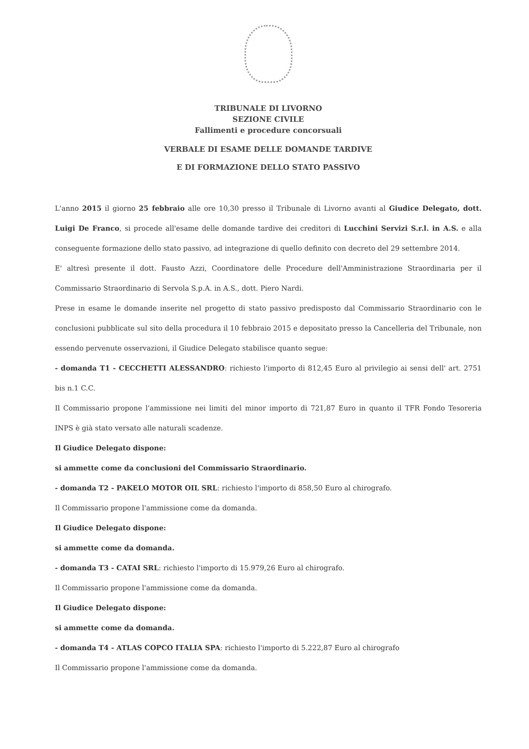TRIBUNALE DI LIVORNO
SEZIONE CIVILE
Fallimenti e procedure concorsuali
VERBALE DI ESAME DELLE DOMANDE TARDIVE
E DI FORMAZIONE DELLO STATO PASSIVO
L'anno 2015 il giorno 25 febbraio alle ore 10,30 presso il Tribunale di Livorno avanti al Giudice Delegato, dott. Luigi De Franco, si procede all'esame delle domande tardive dei creditori di Lucchini Servizi S.r.l. in A.S. e alla conseguente formazione dello stato passivo, ad integrazione di quello definito con decreto del 29 settembre 2014.
E' altresì presente il dott. Fausto Azzi, Coordinatore delle Procedure dell'Amministrazione Straordinaria per il Commissario Straordinario di Servola S.p.A. in A.S., dott. Piero Nardi.
Prese in esame le domande inserite nel progetto di stato passivo predisposto dal Commissario Straordinario con le conclusioni pubblicate sul sito della procedura il 10 febbraio 2015 e depositato presso la Cancelleria del Tribunale, non essendo pervenute osservazioni, il Giudice Delegato stabilisce quanto segue:
- domanda T1 - CECCHETTI ALESSANDRO: richiesto l'importo di 812,45 Euro al privilegio ai sensi dell' art. 2751 bis n.1 C.C.
Il Commissario propone l'ammissione nei limiti del minor importo di 721,87 Euro in quanto il TFR Fondo Tesoreria INPS è già stato versato alle naturali scadenze.
Il Giudice Delegato dispone:
si ammette come da conclusioni del Commissario Straordinario.
- domanda T2 - PAKELO MOTOR OIL SRL: richiesto l'importo di 858,50 Euro al chirografo.
Il Commissario propone l'ammissione come da domanda.
Il Giudice Delegato dispone:
si ammette come da domanda.
- domanda T3 - CATAI SRL: richiesto l'importo di 15.979,26 Euro al chirografo.
Il Commissario propone l'ammissione come da domanda.
Il Giudice Delegato dispone:
si ammette come da domanda.
- domanda T4 - ATLAS COPCO ITALIA SPA: richiesto l'importo di 5.222,87 Euro al chirografo
Il Commissario propone l'ammissione come da domanda.